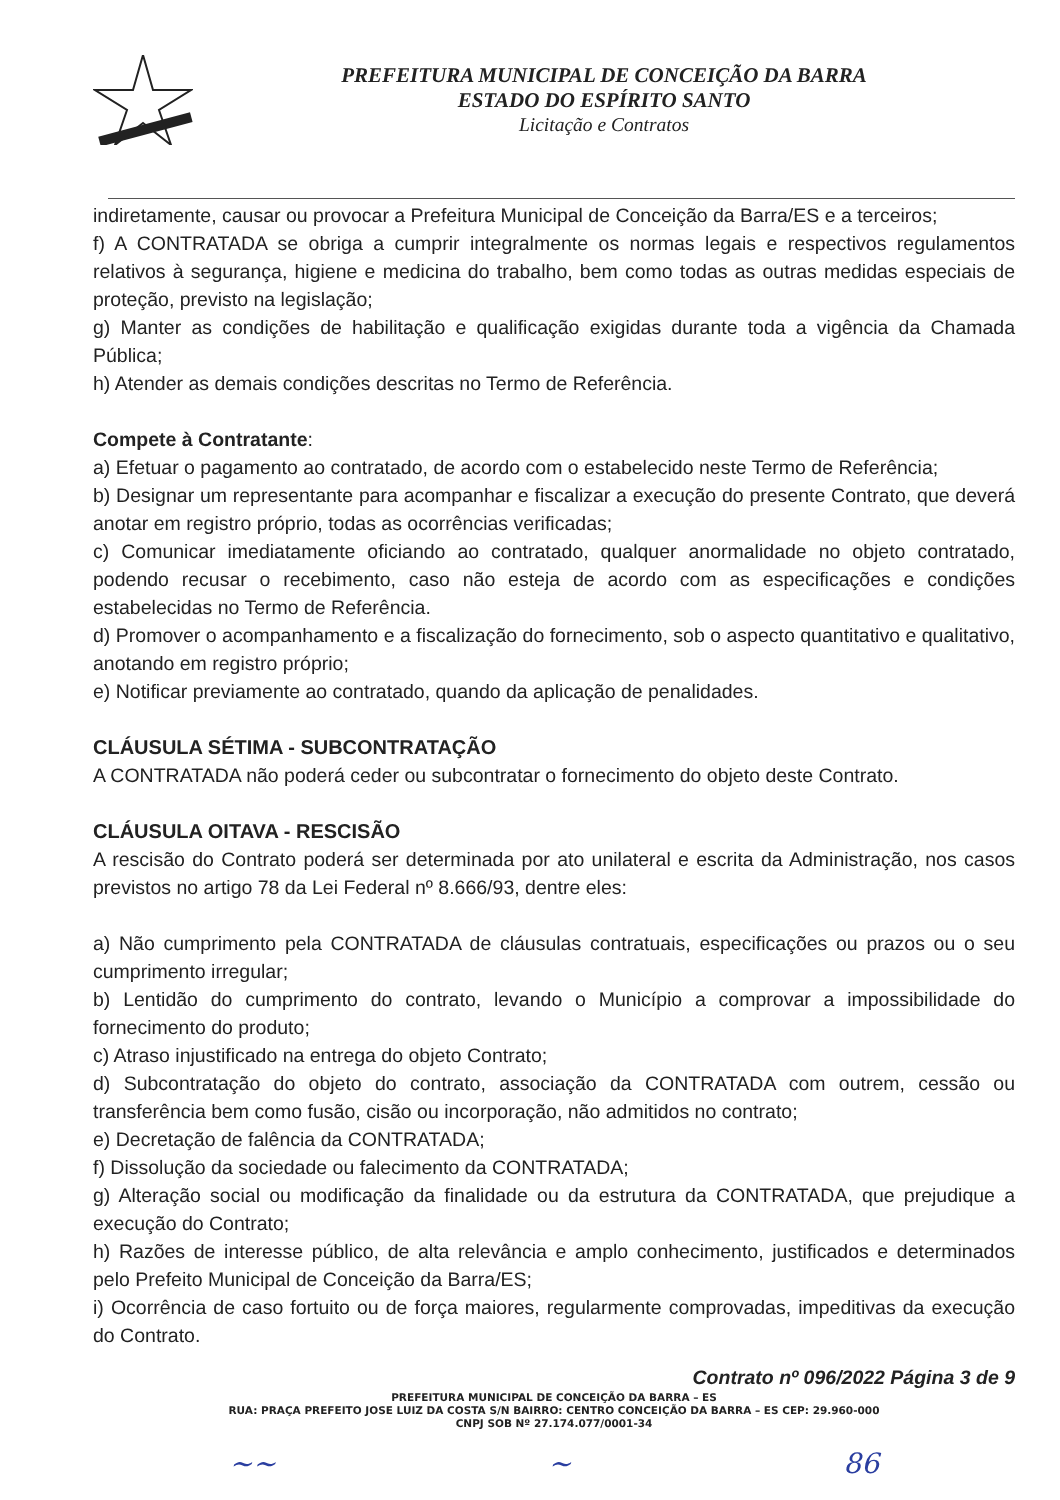PREFEITURA MUNICIPAL DE CONCEIÇÃO DA BARRA
ESTADO DO ESPÍRITO SANTO
Licitação e Contratos
indiretamente, causar ou provocar a Prefeitura Municipal de Conceição da Barra/ES e a terceiros;
f) A CONTRATADA se obriga a cumprir integralmente os normas legais e respectivos regulamentos relativos à segurança, higiene e medicina do trabalho, bem como todas as outras medidas especiais de proteção, previsto na legislação;
g) Manter as condições de habilitação e qualificação exigidas durante toda a vigência da Chamada Pública;
h) Atender as demais condições descritas no Termo de Referência.
Compete à Contratante:
a) Efetuar o pagamento ao contratado, de acordo com o estabelecido neste Termo de Referência;
b) Designar um representante para acompanhar e fiscalizar a execução do presente Contrato, que deverá anotar em registro próprio, todas as ocorrências verificadas;
c) Comunicar imediatamente oficiando ao contratado, qualquer anormalidade no objeto contratado, podendo recusar o recebimento, caso não esteja de acordo com as especificações e condições estabelecidas no Termo de Referência.
d) Promover o acompanhamento e a fiscalização do fornecimento, sob o aspecto quantitativo e qualitativo, anotando em registro próprio;
e) Notificar previamente ao contratado, quando da aplicação de penalidades.
CLÁUSULA SÉTIMA - SUBCONTRATAÇÃO
A CONTRATADA não poderá ceder ou subcontratar o fornecimento do objeto deste Contrato.
CLÁUSULA OITAVA - RESCISÃO
A rescisão do Contrato poderá ser determinada por ato unilateral e escrita da Administração, nos casos previstos no artigo 78 da Lei Federal nº 8.666/93, dentre eles:
a) Não cumprimento pela CONTRATADA de cláusulas contratuais, especificações ou prazos ou o seu cumprimento irregular;
b) Lentidão do cumprimento do contrato, levando o Município a comprovar a impossibilidade do fornecimento do produto;
c) Atraso injustificado na entrega do objeto Contrato;
d) Subcontratação do objeto do contrato, associação da CONTRATADA com outrem, cessão ou transferência bem como fusão, cisão ou incorporação, não admitidos no contrato;
e) Decretação de falência da CONTRATADA;
f) Dissolução da sociedade ou falecimento da CONTRATADA;
g) Alteração social ou modificação da finalidade ou da estrutura da CONTRATADA, que prejudique a execução do Contrato;
h) Razões de interesse público, de alta relevância e amplo conhecimento, justificados e determinados pelo Prefeito Municipal de Conceição da Barra/ES;
i) Ocorrência de caso fortuito ou de força maiores, regularmente comprovadas, impeditivas da execução do Contrato.
Contrato nº 096/2022 Página 3 de 9
PREFEITURA MUNICIPAL DE CONCEIÇÃO DA BARRA – ES
RUA: PRAÇA PREFEITO JOSE LUIZ DA COSTA S/N BAIRRO: CENTRO CONCEIÇÃO DA BARRA – ES CEP: 29.960-000
CNPJ SOB Nº 27.174.077/0001-34
~~ ~ 86